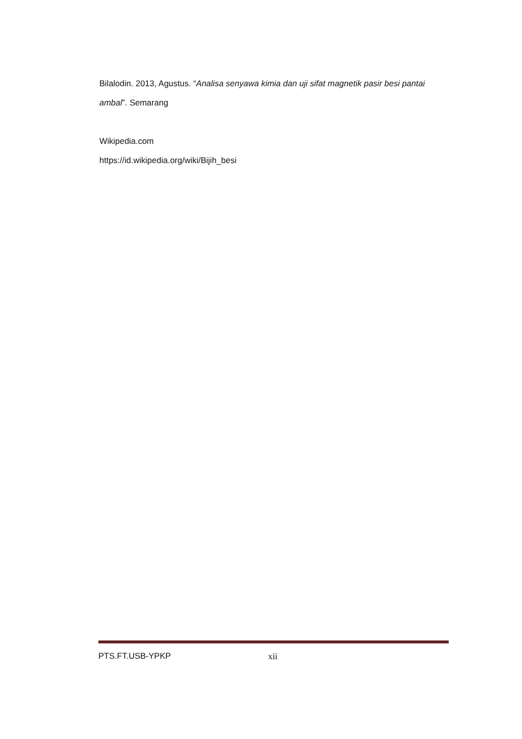Bilalodin. 2013, Agustus. “Analisa senyawa kimia dan uji sifat magnetik pasir besi pantai ambal”. Semarang
Wikipedia.com
https://id.wikipedia.org/wiki/Bijih_besi
PTS.FT.USB-YPKP xii